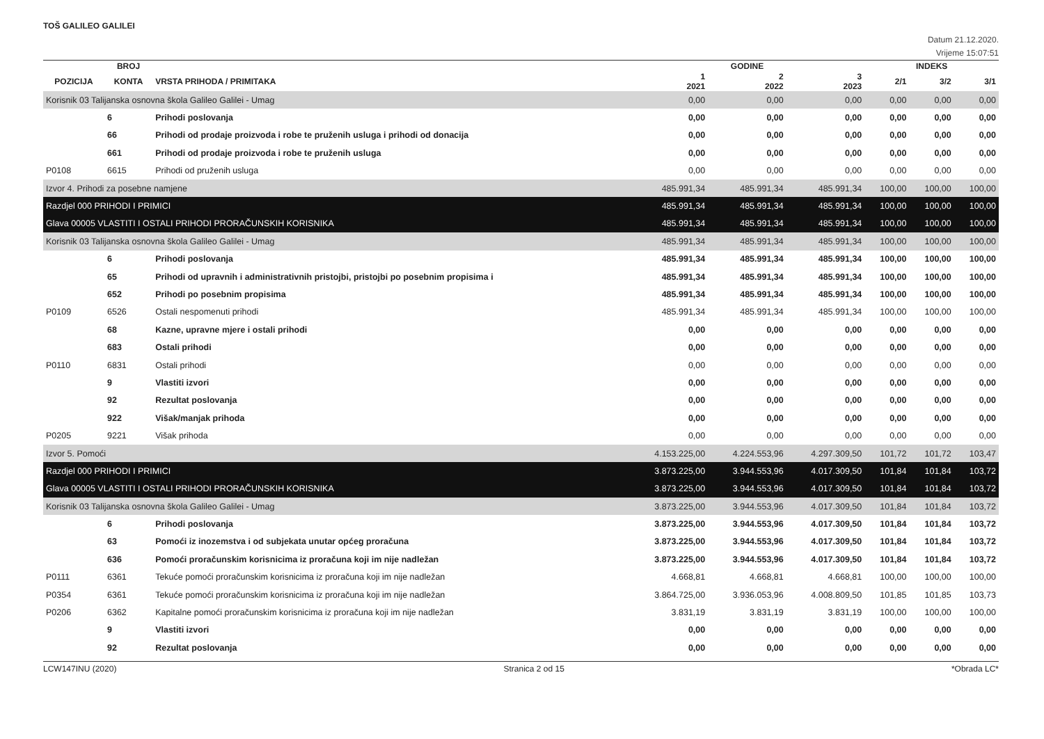TOŠ GALILEO GALILEI
Datum 21.12.2020.
Vrijeme 15:07:51
| | BROJ | | GODINE | | | INDEKS | | |
| --- | --- | --- | --- | --- | --- | --- | --- | --- |
| POZICIJA | KONTA | VRSTA PRIHODA / PRIMITAKA | 1 2021 | 2 2022 | 3 2023 | 2/1 | 3/2 | 3/1 |
| Korisnik 03 Talijanska osnovna škola Galileo Galilei - Umag | | | 0,00 | 0,00 | 0,00 | 0,00 | 0,00 | 0,00 |
| | 6 | Prihodi poslovanja | 0,00 | 0,00 | 0,00 | 0,00 | 0,00 | 0,00 |
| | 66 | Prihodi od prodaje proizvoda i robe te pruženih usluga i prihodi od donacija | 0,00 | 0,00 | 0,00 | 0,00 | 0,00 | 0,00 |
| | 661 | Prihodi od prodaje proizvoda i robe te pruženih usluga | 0,00 | 0,00 | 0,00 | 0,00 | 0,00 | 0,00 |
| P0108 | 6615 | Prihodi od pruženih usluga | 0,00 | 0,00 | 0,00 | 0,00 | 0,00 | 0,00 |
| Izvor 4. Prihodi za posebne namjene | | | 485.991,34 | 485.991,34 | 485.991,34 | 100,00 | 100,00 | 100,00 |
| Razdjel 000 PRIHODI I PRIMICI | | | 485.991,34 | 485.991,34 | 485.991,34 | 100,00 | 100,00 | 100,00 |
| Glava 00005 VLASTITI I OSTALI PRIHODI PRORAČUNSKIH KORISNIKA | | | 485.991,34 | 485.991,34 | 485.991,34 | 100,00 | 100,00 | 100,00 |
| Korisnik 03 Talijanska osnovna škola Galileo Galilei - Umag | | | 485.991,34 | 485.991,34 | 485.991,34 | 100,00 | 100,00 | 100,00 |
| | 6 | Prihodi poslovanja | 485.991,34 | 485.991,34 | 485.991,34 | 100,00 | 100,00 | 100,00 |
| | 65 | Prihodi od upravnih i administrativnih pristojbi, pristojbi po posebnim propisima i | 485.991,34 | 485.991,34 | 485.991,34 | 100,00 | 100,00 | 100,00 |
| | 652 | Prihodi po posebnim propisima | 485.991,34 | 485.991,34 | 485.991,34 | 100,00 | 100,00 | 100,00 |
| P0109 | 6526 | Ostali nespomenuti prihodi | 485.991,34 | 485.991,34 | 485.991,34 | 100,00 | 100,00 | 100,00 |
| | 68 | Kazne, upravne mjere i ostali prihodi | 0,00 | 0,00 | 0,00 | 0,00 | 0,00 | 0,00 |
| | 683 | Ostali prihodi | 0,00 | 0,00 | 0,00 | 0,00 | 0,00 | 0,00 |
| P0110 | 6831 | Ostali prihodi | 0,00 | 0,00 | 0,00 | 0,00 | 0,00 | 0,00 |
| | 9 | Vlastiti izvori | 0,00 | 0,00 | 0,00 | 0,00 | 0,00 | 0,00 |
| | 92 | Rezultat poslovanja | 0,00 | 0,00 | 0,00 | 0,00 | 0,00 | 0,00 |
| | 922 | Višak/manjak prihoda | 0,00 | 0,00 | 0,00 | 0,00 | 0,00 | 0,00 |
| P0205 | 9221 | Višak prihoda | 0,00 | 0,00 | 0,00 | 0,00 | 0,00 | 0,00 |
| Izvor 5. Pomoći | | | 4.153.225,00 | 4.224.553,96 | 4.297.309,50 | 101,72 | 101,72 | 103,47 |
| Razdjel 000 PRIHODI I PRIMICI | | | 3.873.225,00 | 3.944.553,96 | 4.017.309,50 | 101,84 | 101,84 | 103,72 |
| Glava 00005 VLASTITI I OSTALI PRIHODI PRORAČUNSKIH KORISNIKA | | | 3.873.225,00 | 3.944.553,96 | 4.017.309,50 | 101,84 | 101,84 | 103,72 |
| Korisnik 03 Talijanska osnovna škola Galileo Galilei - Umag | | | 3.873.225,00 | 3.944.553,96 | 4.017.309,50 | 101,84 | 101,84 | 103,72 |
| | 6 | Prihodi poslovanja | 3.873.225,00 | 3.944.553,96 | 4.017.309,50 | 101,84 | 101,84 | 103,72 |
| | 63 | Pomoći iz inozemstva i od subjekata unutar općeg proračuna | 3.873.225,00 | 3.944.553,96 | 4.017.309,50 | 101,84 | 101,84 | 103,72 |
| | 636 | Pomoći proračunskim korisnicima iz proračuna koji im nije nadležan | 3.873.225,00 | 3.944.553,96 | 4.017.309,50 | 101,84 | 101,84 | 103,72 |
| P0111 | 6361 | Tekuće pomoći proračunskim korisnicima iz proračuna koji im nije nadležan | 4.668,81 | 4.668,81 | 4.668,81 | 100,00 | 100,00 | 100,00 |
| P0354 | 6361 | Tekuće pomoći proračunskim korisnicima iz proračuna koji im nije nadležan | 3.864.725,00 | 3.936.053,96 | 4.008.809,50 | 101,85 | 101,85 | 103,73 |
| P0206 | 6362 | Kapitalne pomoći proračunskim korisnicima iz proračuna koji im nije nadležan | 3.831,19 | 3.831,19 | 3.831,19 | 100,00 | 100,00 | 100,00 |
| | 9 | Vlastiti izvori | 0,00 | 0,00 | 0,00 | 0,00 | 0,00 | 0,00 |
| | 92 | Rezultat poslovanja | 0,00 | 0,00 | 0,00 | 0,00 | 0,00 | 0,00 |
LCW147INU (2020) Stranica 2 od 15 *Obrada LC*